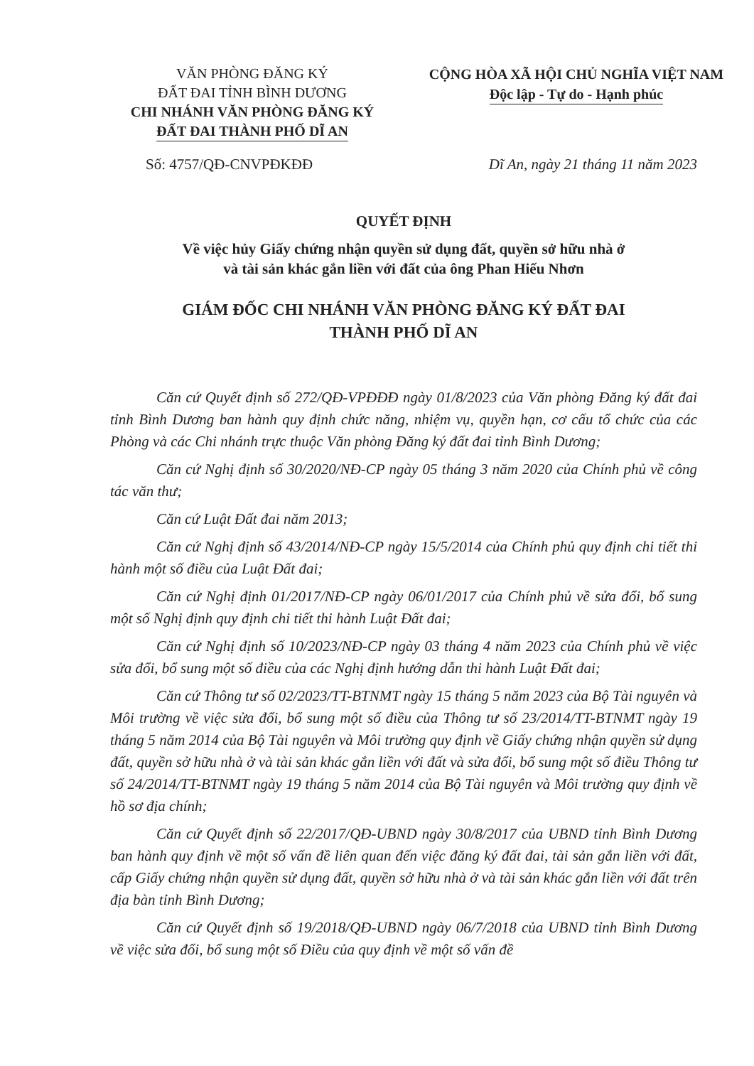VĂN PHÒNG ĐĂNG KÝ
ĐẤT ĐAI TỈNH BÌNH DƯƠNG
CHI NHÁNH VĂN PHÒNG ĐĂNG KÝ
ĐẤT ĐAI THÀNH PHỐ DĨ AN
CỘNG HÒA XÃ HỘI CHỦ NGHĨA VIỆT NAM
Độc lập - Tự do - Hạnh phúc
Số: 4757/QĐ-CNVPĐKĐĐ Dĩ An, ngày 21 tháng 11 năm 2023
QUYẾT ĐỊNH
Về việc hủy Giấy chứng nhận quyền sử dụng đất, quyền sở hữu nhà ở
và tài sản khác gắn liền với đất của ông Phan Hiếu Nhơn
GIÁM ĐỐC CHI NHÁNH VĂN PHÒNG ĐĂNG KÝ ĐẤT ĐAI
THÀNH PHỐ DĨ AN
Căn cứ Quyết định số 272/QĐ-VPĐĐĐ ngày 01/8/2023 của Văn phòng Đăng ký đất đai tỉnh Bình Dương ban hành quy định chức năng, nhiệm vụ, quyền hạn, cơ cấu tổ chức của các Phòng và các Chi nhánh trực thuộc Văn phòng Đăng ký đất đai tỉnh Bình Dương;
Căn cứ Nghị định số 30/2020/NĐ-CP ngày 05 tháng 3 năm 2020 của Chính phủ về công tác văn thư;
Căn cứ Luật Đất đai năm 2013;
Căn cứ Nghị định số 43/2014/NĐ-CP ngày 15/5/2014 của Chính phủ quy định chi tiết thi hành một số điều của Luật Đất đai;
Căn cứ Nghị định 01/2017/NĐ-CP ngày 06/01/2017 của Chính phủ về sửa đổi, bổ sung một số Nghị định quy định chi tiết thi hành Luật Đất đai;
Căn cứ Nghị định số 10/2023/NĐ-CP ngày 03 tháng 4 năm 2023 của Chính phủ về việc sửa đổi, bổ sung một số điều của các Nghị định hướng dẫn thi hành Luật Đất đai;
Căn cứ Thông tư số 02/2023/TT-BTNMT ngày 15 tháng 5 năm 2023 của Bộ Tài nguyên và Môi trường về việc sửa đổi, bổ sung một số điều của Thông tư số 23/2014/TT-BTNMT ngày 19 tháng 5 năm 2014 của Bộ Tài nguyên và Môi trường quy định về Giấy chứng nhận quyền sử dụng đất, quyền sở hữu nhà ở và tài sản khác gắn liền với đất và sửa đổi, bổ sung một số điều Thông tư số 24/2014/TT-BTNMT ngày 19 tháng 5 năm 2014 của Bộ Tài nguyên và Môi trường quy định về hồ sơ địa chính;
Căn cứ Quyết định số 22/2017/QĐ-UBND ngày 30/8/2017 của UBND tỉnh Bình Dương ban hành quy định về một số vấn đề liên quan đến việc đăng ký đất đai, tài sản gắn liền với đất, cấp Giấy chứng nhận quyền sử dụng đất, quyền sở hữu nhà ở và tài sản khác gắn liền với đất trên địa bàn tỉnh Bình Dương;
Căn cứ Quyết định số 19/2018/QĐ-UBND ngày 06/7/2018 của UBND tỉnh Bình Dương về việc sửa đổi, bổ sung một số Điều của quy định về một số vấn đề